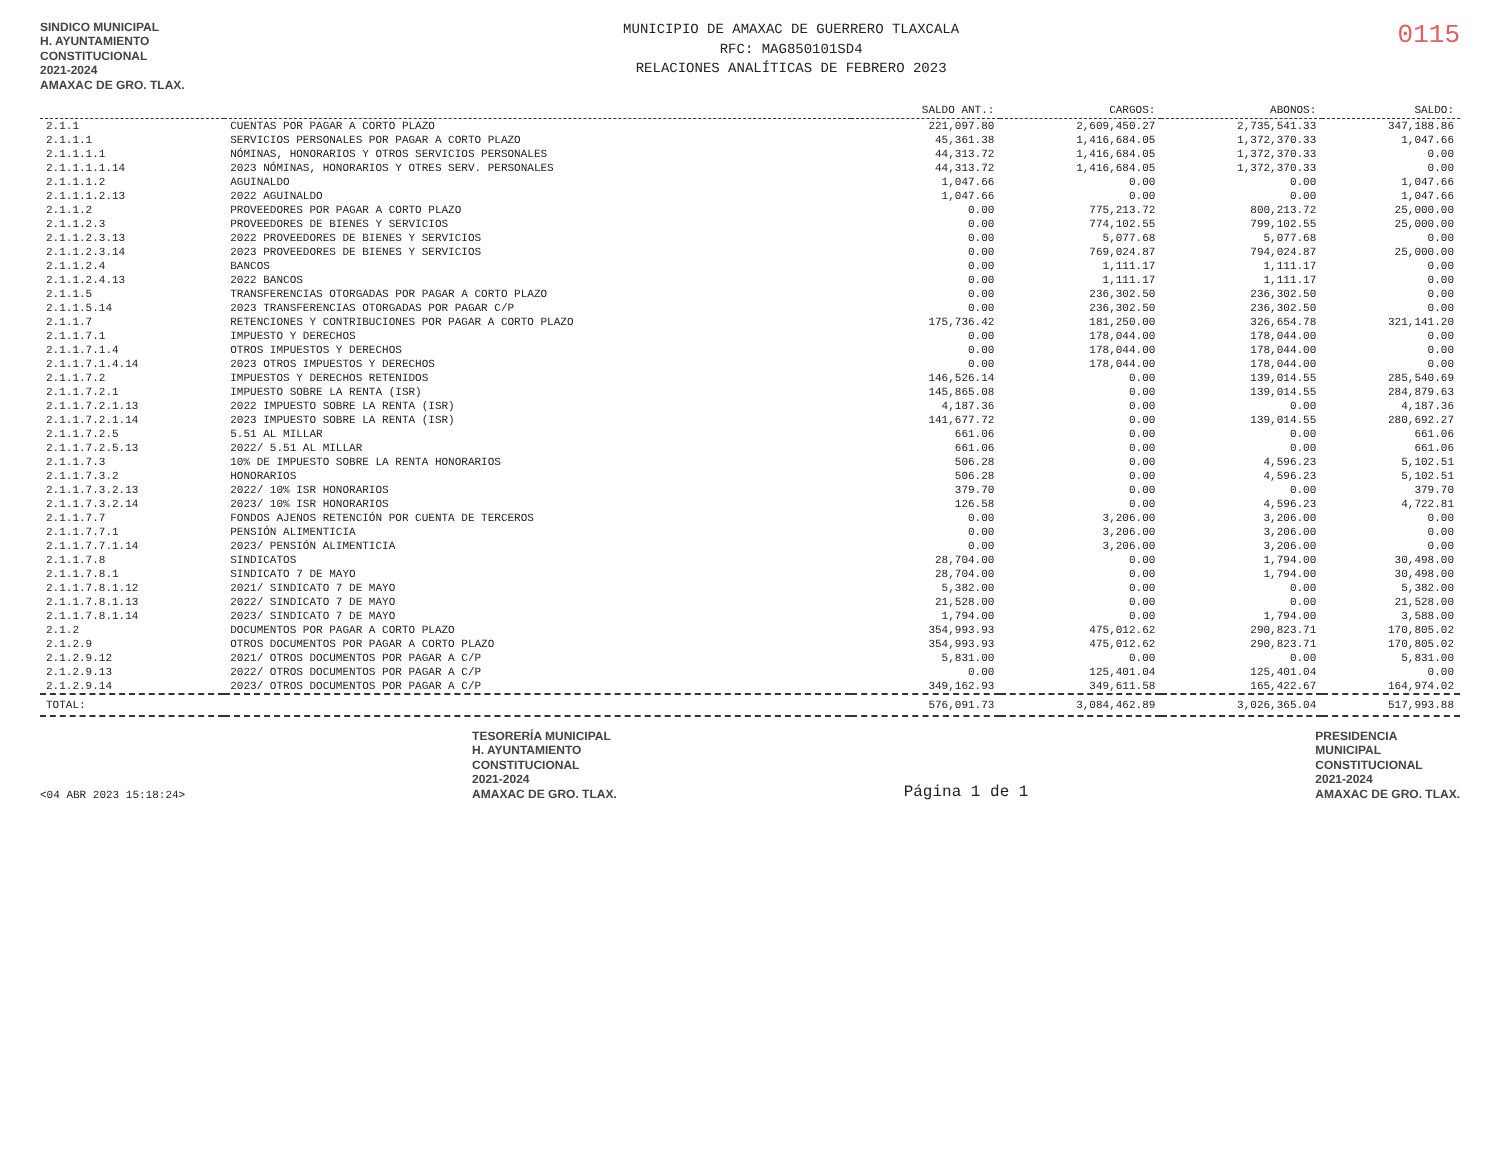SINDICO MUNICIPAL
H. AYUNTAMIENTO
CONSTITUCIONAL
2021-2024
AMAXAC DE GRO. TLAX.
MUNICIPIO DE AMAXAC DE GUERRERO TLAXCALA
RFC: MAG850101SD4
RELACIONES ANALÍTICAS DE FEBRERO 2023
0115
| | | SALDO ANT.: | CARGOS: | ABONOS: | SALDO: |
| --- | --- | --- | --- | --- | --- |
| 2.1.1 | CUENTAS POR PAGAR A CORTO PLAZO | 221,097.80 | 2,609,450.27 | 2,735,541.33 | 347,188.86 |
| 2.1.1.1 | SERVICIOS PERSONALES POR PAGAR A CORTO PLAZO | 45,361.38 | 1,416,684.05 | 1,372,370.33 | 1,047.66 |
| 2.1.1.1.1 | NÓMINAS, HONORARIOS Y OTROS SERVICIOS PERSONALES | 44,313.72 | 1,416,684.05 | 1,372,370.33 | 0.00 |
| 2.1.1.1.1.14 | 2023 NÓMINAS, HONORARIOS Y OTRES SERV. PERSONALES | 44,313.72 | 1,416,684.05 | 1,372,370.33 | 0.00 |
| 2.1.1.1.2 | AGUINALDO | 1,047.66 | 0.00 | 0.00 | 1,047.66 |
| 2.1.1.1.2.13 | 2022 AGUINALDO | 1,047.66 | 0.00 | 0.00 | 1,047.66 |
| 2.1.1.2 | PROVEEDORES POR PAGAR A CORTO PLAZO | 0.00 | 775,213.72 | 800,213.72 | 25,000.00 |
| 2.1.1.2.3 | PROVEEDORES DE BIENES Y SERVICIOS | 0.00 | 774,102.55 | 799,102.55 | 25,000.00 |
| 2.1.1.2.3.13 | 2022 PROVEEDORES DE BIENES Y SERVICIOS | 0.00 | 5,077.68 | 5,077.68 | 0.00 |
| 2.1.1.2.3.14 | 2023 PROVEEDORES DE BIENES Y SERVICIOS | 0.00 | 769,024.87 | 794,024.87 | 25,000.00 |
| 2.1.1.2.4 | BANCOS | 0.00 | 1,111.17 | 1,111.17 | 0.00 |
| 2.1.1.2.4.13 | 2022 BANCOS | 0.00 | 1,111.17 | 1,111.17 | 0.00 |
| 2.1.1.5 | TRANSFERENCIAS OTORGADAS POR PAGAR A CORTO PLAZO | 0.00 | 236,302.50 | 236,302.50 | 0.00 |
| 2.1.1.5.14 | 2023 TRANSFERENCIAS OTORGADAS POR PAGAR C/P | 0.00 | 236,302.50 | 236,302.50 | 0.00 |
| 2.1.1.7 | RETENCIONES Y CONTRIBUCIONES POR PAGAR A CORTO PLAZO | 175,736.42 | 181,250.00 | 326,654.78 | 321,141.20 |
| 2.1.1.7.1 | IMPUESTO Y DERECHOS | 0.00 | 178,044.00 | 178,044.00 | 0.00 |
| 2.1.1.7.1.4 | OTROS IMPUESTOS Y DERECHOS | 0.00 | 178,044.00 | 178,044.00 | 0.00 |
| 2.1.1.7.1.4.14 | 2023 OTROS IMPUESTOS Y DERECHOS | 0.00 | 178,044.00 | 178,044.00 | 0.00 |
| 2.1.1.7.2 | IMPUESTOS Y DERECHOS RETENIDOS | 146,526.14 | 0.00 | 139,014.55 | 285,540.69 |
| 2.1.1.7.2.1 | IMPUESTO SOBRE LA RENTA (ISR) | 145,865.08 | 0.00 | 139,014.55 | 284,879.63 |
| 2.1.1.7.2.1.13 | 2022 IMPUESTO SOBRE LA RENTA (ISR) | 4,187.36 | 0.00 | 0.00 | 4,187.36 |
| 2.1.1.7.2.1.14 | 2023 IMPUESTO SOBRE LA RENTA (ISR) | 141,677.72 | 0.00 | 139,014.55 | 280,692.27 |
| 2.1.1.7.2.5 | 5.51 AL MILLAR | 661.06 | 0.00 | 0.00 | 661.06 |
| 2.1.1.7.2.5.13 | 2022/ 5.51 AL MILLAR | 661.06 | 0.00 | 0.00 | 661.06 |
| 2.1.1.7.3 | 10% DE IMPUESTO SOBRE LA RENTA HONORARIOS | 506.28 | 0.00 | 4,596.23 | 5,102.51 |
| 2.1.1.7.3.2 | HONORARIOS | 506.28 | 0.00 | 4,596.23 | 5,102.51 |
| 2.1.1.7.3.2.13 | 2022/ 10% ISR HONORARIOS | 379.70 | 0.00 | 0.00 | 379.70 |
| 2.1.1.7.3.2.14 | 2023/ 10% ISR HONORARIOS | 126.58 | 0.00 | 4,596.23 | 4,722.81 |
| 2.1.1.7.7 | FONDOS AJENOS RETENCIÓN POR CUENTA DE TERCEROS | 0.00 | 3,206.00 | 3,206.00 | 0.00 |
| 2.1.1.7.7.1 | PENSIÓN ALIMENTICIA | 0.00 | 3,206.00 | 3,206.00 | 0.00 |
| 2.1.1.7.7.1.14 | 2023/ PENSIÓN ALIMENTICIA | 0.00 | 3,206.00 | 3,206.00 | 0.00 |
| 2.1.1.7.8 | SINDICATOS | 28,704.00 | 0.00 | 1,794.00 | 30,498.00 |
| 2.1.1.7.8.1 | SINDICATO 7 DE MAYO | 28,704.00 | 0.00 | 1,794.00 | 30,498.00 |
| 2.1.1.7.8.1.12 | 2021/ SINDICATO 7 DE MAYO | 5,382.00 | 0.00 | 0.00 | 5,382.00 |
| 2.1.1.7.8.1.13 | 2022/ SINDICATO 7 DE MAYO | 21,528.00 | 0.00 | 0.00 | 21,528.00 |
| 2.1.1.7.8.1.14 | 2023/ SINDICATO 7 DE MAYO | 1,794.00 | 0.00 | 1,794.00 | 3,588.00 |
| 2.1.2 | DOCUMENTOS POR PAGAR A CORTO PLAZO | 354,993.93 | 475,012.62 | 290,823.71 | 170,805.02 |
| 2.1.2.9 | OTROS DOCUMENTOS POR PAGAR A CORTO PLAZO | 354,993.93 | 475,012.62 | 290,823.71 | 170,805.02 |
| 2.1.2.9.12 | 2021/ OTROS DOCUMENTOS POR PAGAR A C/P | 5,831.00 | 0.00 | 0.00 | 5,831.00 |
| 2.1.2.9.13 | 2022/ OTROS DOCUMENTOS POR PAGAR A C/P | 0.00 | 125,401.04 | 125,401.04 | 0.00 |
| 2.1.2.9.14 | 2023/ OTROS DOCUMENTOS POR PAGAR A C/P | 349,162.93 | 349,611.58 | 165,422.67 | 164,974.02 |
| TOTAL: | | 576,091.73 | 3,084,462.89 | 3,026,365.04 | 517,993.88 |
<04 ABR 2023 15:18:24>
TESORERÍA MUNICIPAL
H. AYUNTAMIENTO
CONSTITUCIONAL
2021-2024
AMAXAC DE GRO. TLAX.
Página 1 de 1
PRESIDENCIA
MUNICIPAL
CONSTITUCIONAL
2021-2024
AMAXAC DE GRO. TLAX.